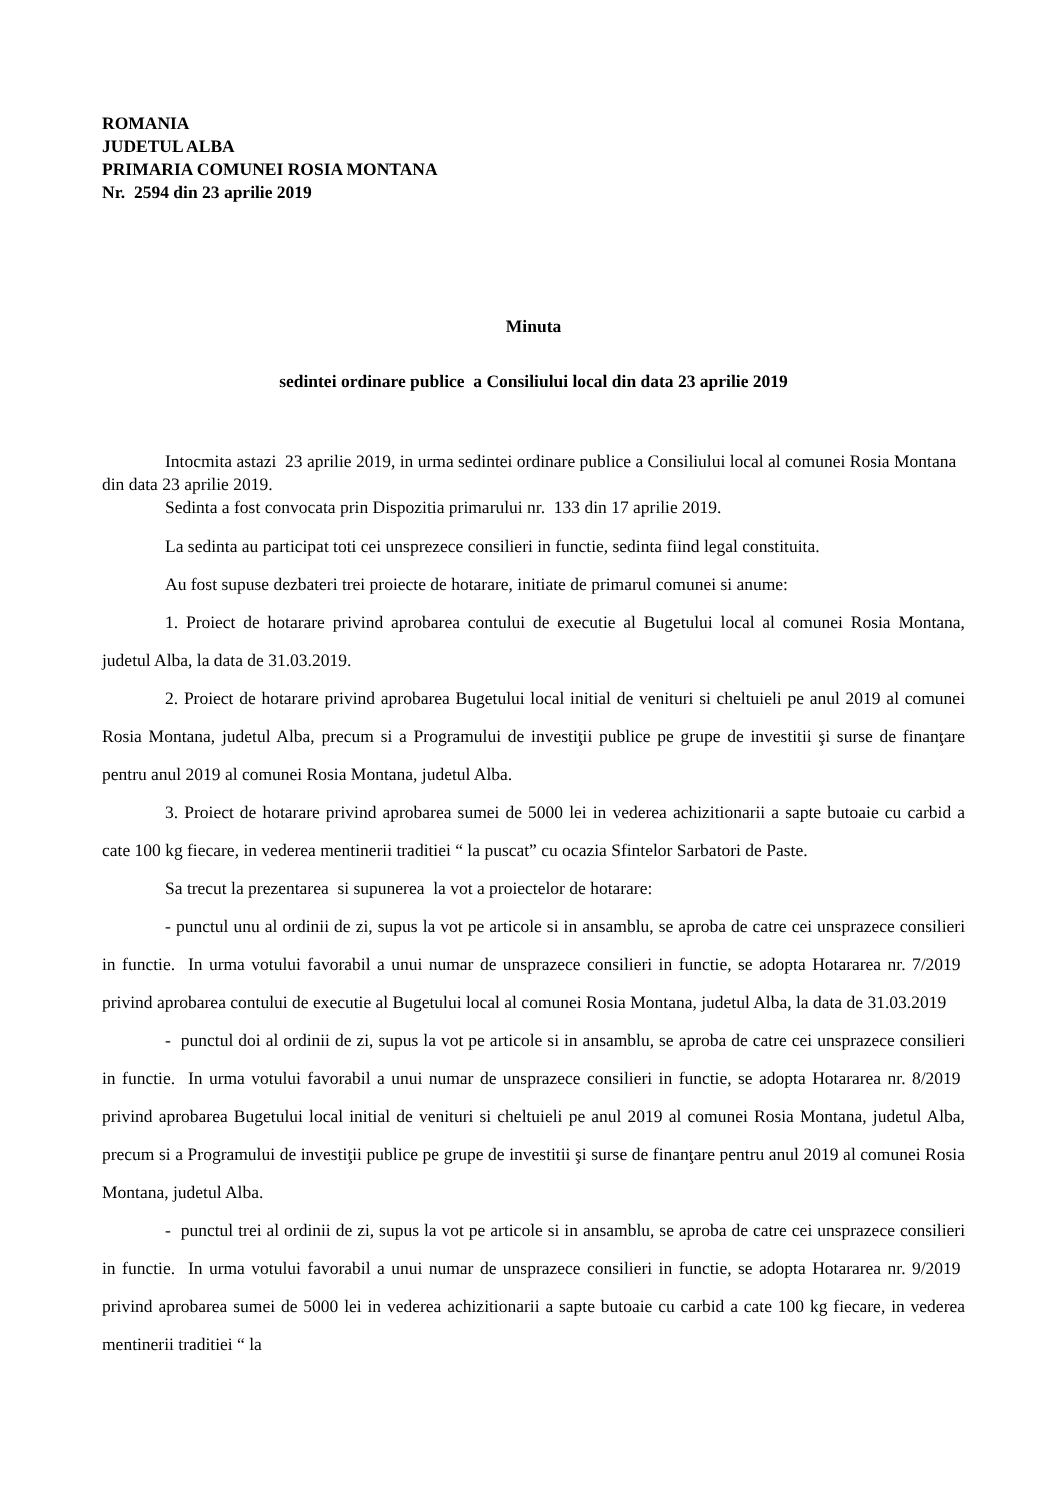ROMANIA
JUDETUL ALBA
PRIMARIA COMUNEI ROSIA MONTANA
Nr. 2594 din 23 aprilie 2019
Minuta
sedintei ordinare publice a Consiliului local din data 23 aprilie 2019
Intocmita astazi 23 aprilie 2019, in urma sedintei ordinare publice a Consiliului local al comunei Rosia Montana din data 23 aprilie 2019.
Sedinta a fost convocata prin Dispozitia primarului nr. 133 din 17 aprilie 2019.
La sedinta au participat toti cei unsprezece consilieri in functie, sedinta fiind legal constituita.
Au fost supuse dezbateri trei proiecte de hotarare, initiate de primarul comunei si anume:
1. Proiect de hotarare privind aprobarea contului de executie al Bugetului local al comunei Rosia Montana, judetul Alba, la data de 31.03.2019.
2. Proiect de hotarare privind aprobarea Bugetului local initial de venituri si cheltuieli pe anul 2019 al comunei Rosia Montana, judetul Alba, precum si a Programului de investiţii publice pe grupe de investitii şi surse de finanţare pentru anul 2019 al comunei Rosia Montana, judetul Alba.
3. Proiect de hotarare privind aprobarea sumei de 5000 lei in vederea achizitionarii a sapte butoaie cu carbid a cate 100 kg fiecare, in vederea mentinerii traditiei “ la puscat” cu ocazia Sfintelor Sarbatori de Paste.
Sa trecut la prezentarea si supunerea la vot a proiectelor de hotarare:
- punctul unu al ordinii de zi, supus la vot pe articole si in ansamblu, se aproba de catre cei unsprazece consilieri in functie. In urma votului favorabil a unui numar de unsprazece consilieri in functie, se adopta Hotararea nr. 7/2019 privind aprobarea contului de executie al Bugetului local al comunei Rosia Montana, judetul Alba, la data de 31.03.2019
- punctul doi al ordinii de zi, supus la vot pe articole si in ansamblu, se aproba de catre cei unsprazece consilieri in functie. In urma votului favorabil a unui numar de unsprazece consilieri in functie, se adopta Hotararea nr. 8/2019 privind aprobarea Bugetului local initial de venituri si cheltuieli pe anul 2019 al comunei Rosia Montana, judetul Alba, precum si a Programului de investiţii publice pe grupe de investitii şi surse de finanţare pentru anul 2019 al comunei Rosia Montana, judetul Alba.
- punctul trei al ordinii de zi, supus la vot pe articole si in ansamblu, se aproba de catre cei unsprazece consilieri in functie. In urma votului favorabil a unui numar de unsprazece consilieri in functie, se adopta Hotararea nr. 9/2019 privind aprobarea sumei de 5000 lei in vederea achizitionarii a sapte butoaie cu carbid a cate 100 kg fiecare, in vederea mentinerii traditiei “ la